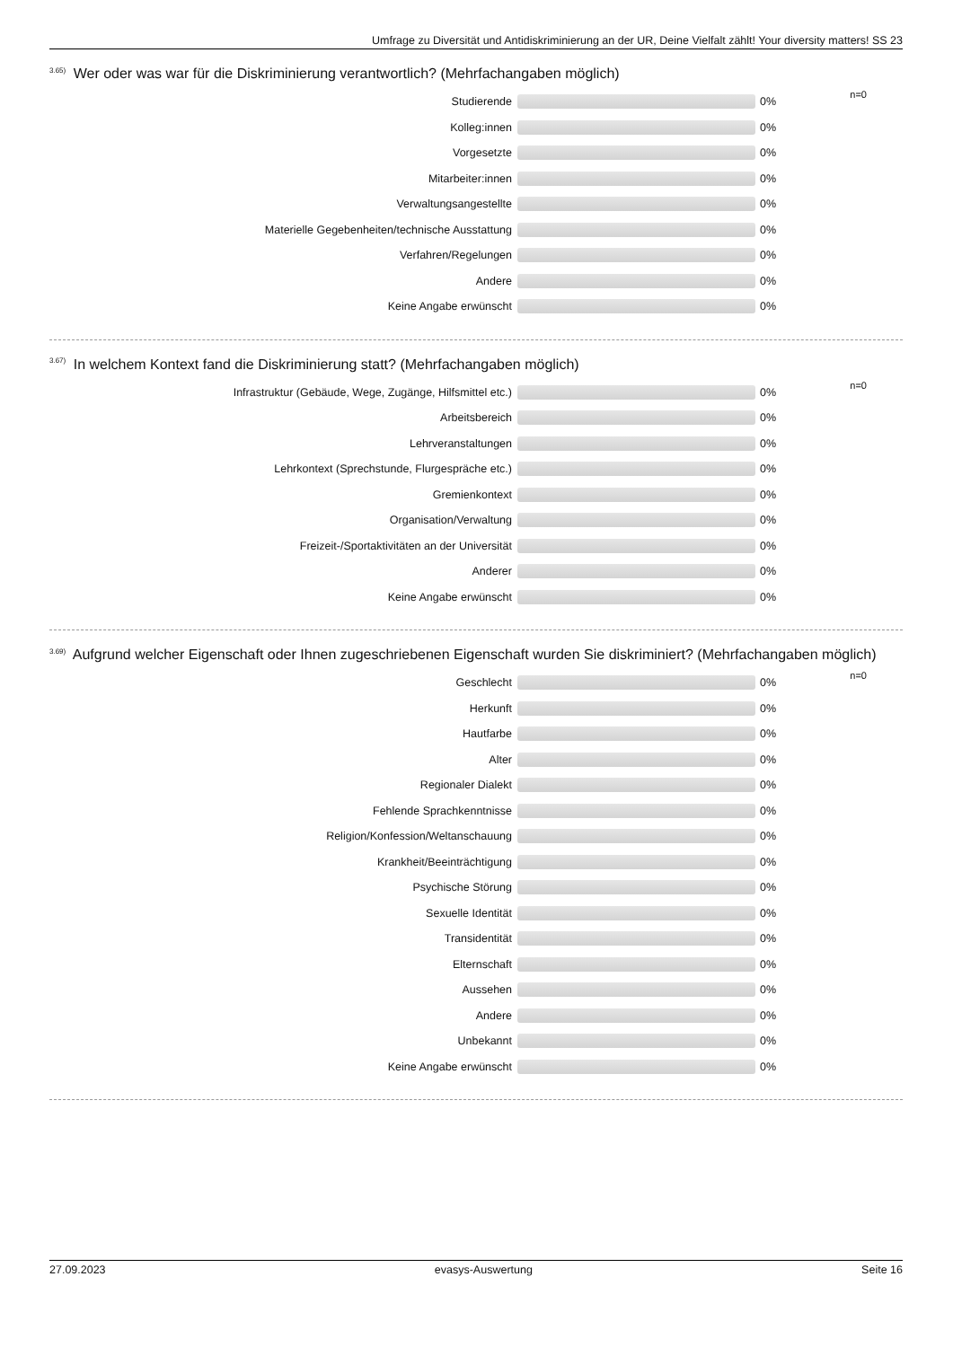Umfrage zu Diversität und Antidiskriminierung an der UR, Deine Vielfalt zählt! Your diversity matters! SS 23
<sup>3.65)</sup> Wer oder was war für die Diskriminierung verantwortlich? (Mehrfachangaben möglich)
| Studierende | | 0% | n=0 |
| Kolleg:innen | | 0% | |
| Vorgesetzte | | 0% | |
| Mitarbeiter:innen | | 0% | |
| Verwaltungsangestellte | | 0% | |
| Materielle Gegebenheiten/technische Ausstattung | | 0% | |
| Verfahren/Regelungen | | 0% | |
| Andere | | 0% | |
| Keine Angabe erwünscht | | 0% | |
<sup>3.67)</sup> In welchem Kontext fand die Diskriminierung statt? (Mehrfachangaben möglich)
| Infrastruktur (Gebäude, Wege, Zugänge, Hilfsmittel etc.) | | 0% | n=0 |
| Arbeitsbereich | | 0% | |
| Lehrveranstaltungen | | 0% | |
| Lehrkontext (Sprechstunde, Flurgespräche etc.) | | 0% | |
| Gremienkontext | | 0% | |
| Organisation/Verwaltung | | 0% | |
| Freizeit-/Sportaktivitäten an der Universität | | 0% | |
| Anderer | | 0% | |
| Keine Angabe erwünscht | | 0% | |
<sup>3.69)</sup> Aufgrund welcher Eigenschaft oder Ihnen zugeschriebenen Eigenschaft wurden Sie diskriminiert? (Mehrfachangaben möglich)
| Geschlecht | | 0% | n=0 |
| Herkunft | | 0% | |
| Hautfarbe | | 0% | |
| Alter | | 0% | |
| Regionaler Dialekt | | 0% | |
| Fehlende Sprachkenntnisse | | 0% | |
| Religion/Konfession/Weltanschauung | | 0% | |
| Krankheit/Beeinträchtigung | | 0% | |
| Psychische Störung | | 0% | |
| Sexuelle Identität | | 0% | |
| Transidentität | | 0% | |
| Elternschaft | | 0% | |
| Aussehen | | 0% | |
| Andere | | 0% | |
| Unbekannt | | 0% | |
| Keine Angabe erwünscht | | 0% | |
27.09.2023 evasys-Auswertung Seite 16